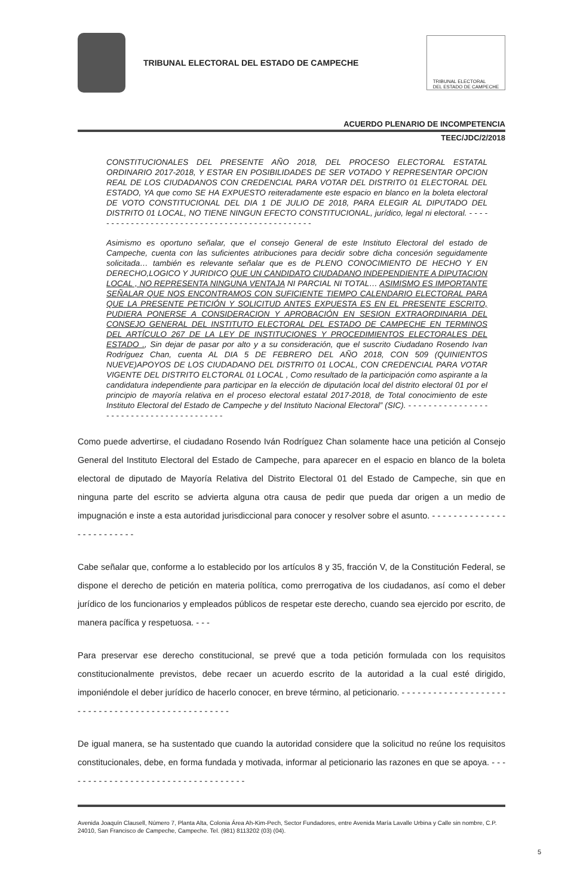TRIBUNAL ELECTORAL DEL ESTADO DE CAMPECHE
TRIBUNAL ELECTORAL
DEL ESTADO DE CAMPECHE
ACUERDO PLENARIO DE INCOMPETENCIA
TEEC/JDC/2/2018
CONSTITUCIONALES DEL PRESENTE AÑO 2018, DEL PROCESO ELECTORAL ESTATAL ORDINARIO 2017-2018, Y ESTAR EN POSIBILIDADES DE SER VOTADO Y REPRESENTAR OPCION REAL DE LOS CIUDADANOS CON CREDENCIAL PARA VOTAR DEL DISTRITO 01 ELECTORAL DEL ESTADO, YA que como SE HA EXPUESTO reiteradamente este espacio en blanco en la boleta electoral DE VOTO CONSTITUCIONAL DEL DIA 1 DE JULIO DE 2018, PARA ELEGIR AL DIPUTADO DEL DISTRITO 01 LOCAL, NO TIENE NINGUN EFECTO CONSTITUCIONAL, jurídico, legal ni electoral. - - - - - - - - - - - - - - - - - - - - - - - - - - - - - - - - - - - - - - - - - - - - - -
Asimismo es oportuno señalar, que el consejo General de este Instituto Electoral del estado de Campeche, cuenta con las suficientes atribuciones para decidir sobre dicha concesión seguidamente solicitada… también es relevante señalar que es de PLENO CONOCIMIENTO DE HECHO Y EN DERECHO,LOGICO Y JURIDICO QUE UN CANDIDATO CIUDADANO INDEPENDIENTE A DIPUTACION LOCAL , NO REPRESENTA NINGUNA VENTAJA NI PARCIAL NI TOTAL… ASIMISMO ES IMPORTANTE SEÑALAR QUE NOS ENCONTRAMOS CON SUFICIENTE TIEMPO CALENDARIO ELECTORAL PARA QUE LA PRESENTE PETICIÓN Y SOLICITUD ANTES EXPUESTA ES EN EL PRESENTE ESCRITO, PUDIERA PONERSE A CONSIDERACION Y APROBACIÓN EN SESION EXTRAORDINARIA DEL CONSEJO GENERAL DEL INSTITUTO ELECTORAL DEL ESTADO DE CAMPECHE EN TERMINOS DEL ARTÍCULO 267 DE LA LEY DE INSTITUCIONES Y PROCEDIMIENTOS ELECTORALES DEL ESTADO ., Sin dejar de pasar por alto y a su consideración, que el suscrito Ciudadano Rosendo Ivan Rodríguez Chan, cuenta AL DIA 5 DE FEBRERO DEL AÑO 2018, CON 509 (QUINIENTOS NUEVE)APOYOS DE LOS CIUDADANO DEL DISTRITO 01 LOCAL, CON CREDENCIAL PARA VOTAR VIGENTE DEL DISTRITO ELCTORAL 01 LOCAL , Como resultado de la participación como aspirante a la candidatura independiente para participar en la elección de diputación local del distrito electoral 01 por el principio de mayoría relativa en el proceso electoral estatal 2017-2018, de Total conocimiento de este Instituto Electoral del Estado de Campeche y del Instituto Nacional Electoral” (SIC). - - - - - - - - - - - - - - - - - - - - - - - - - - - - - - - - - - - - - - - -
Como puede advertirse, el ciudadano Rosendo Iván Rodríguez Chan solamente hace una petición al Consejo General del Instituto Electoral del Estado de Campeche, para aparecer en el espacio en blanco de la boleta electoral de diputado de Mayoría Relativa del Distrito Electoral 01 del Estado de Campeche, sin que en ninguna parte del escrito se advierta alguna otra causa de pedir que pueda dar origen a un medio de impugnación e inste a esta autoridad jurisdiccional para conocer y resolver sobre el asunto. - - - - - - - - - - - - - - - - - - - - - - - - -
Cabe señalar que, conforme a lo establecido por los artículos 8 y 35, fracción V, de la Constitución Federal, se dispone el derecho de petición en materia política, como prerrogativa de los ciudadanos, así como el deber jurídico de los funcionarios y empleados públicos de respetar este derecho, cuando sea ejercido por escrito, de manera pacífica y respetuosa. - - -
Para preservar ese derecho constitucional, se prevé que a toda petición formulada con los requisitos constitucionalmente previstos, debe recaer un acuerdo escrito de la autoridad a la cual esté dirigido, imponiéndole el deber jurídico de hacerlo conocer, en breve término, al peticionario. - - - - - - - - - - - - - - - - - - - - - - - - - - - - - - - - - - - - - - - - - - - - - - - - -
De igual manera, se ha sustentado que cuando la autoridad considere que la solicitud no reúne los requisitos constitucionales, debe, en forma fundada y motivada, informar al peticionario las razones en que se apoya. - - - - - - - - - - - - - - - - - - - - - - - - - - - - - - - - - - -
Avenida Joaquín Clausell, Número 7, Planta Alta, Colonia Área Ah-Kim-Pech, Sector Fundadores, entre Avenida María Lavalle Urbina y Calle sin nombre, C.P. 24010, San Francisco de Campeche, Campeche. Tel. (981) 8113202 (03) (04).
5